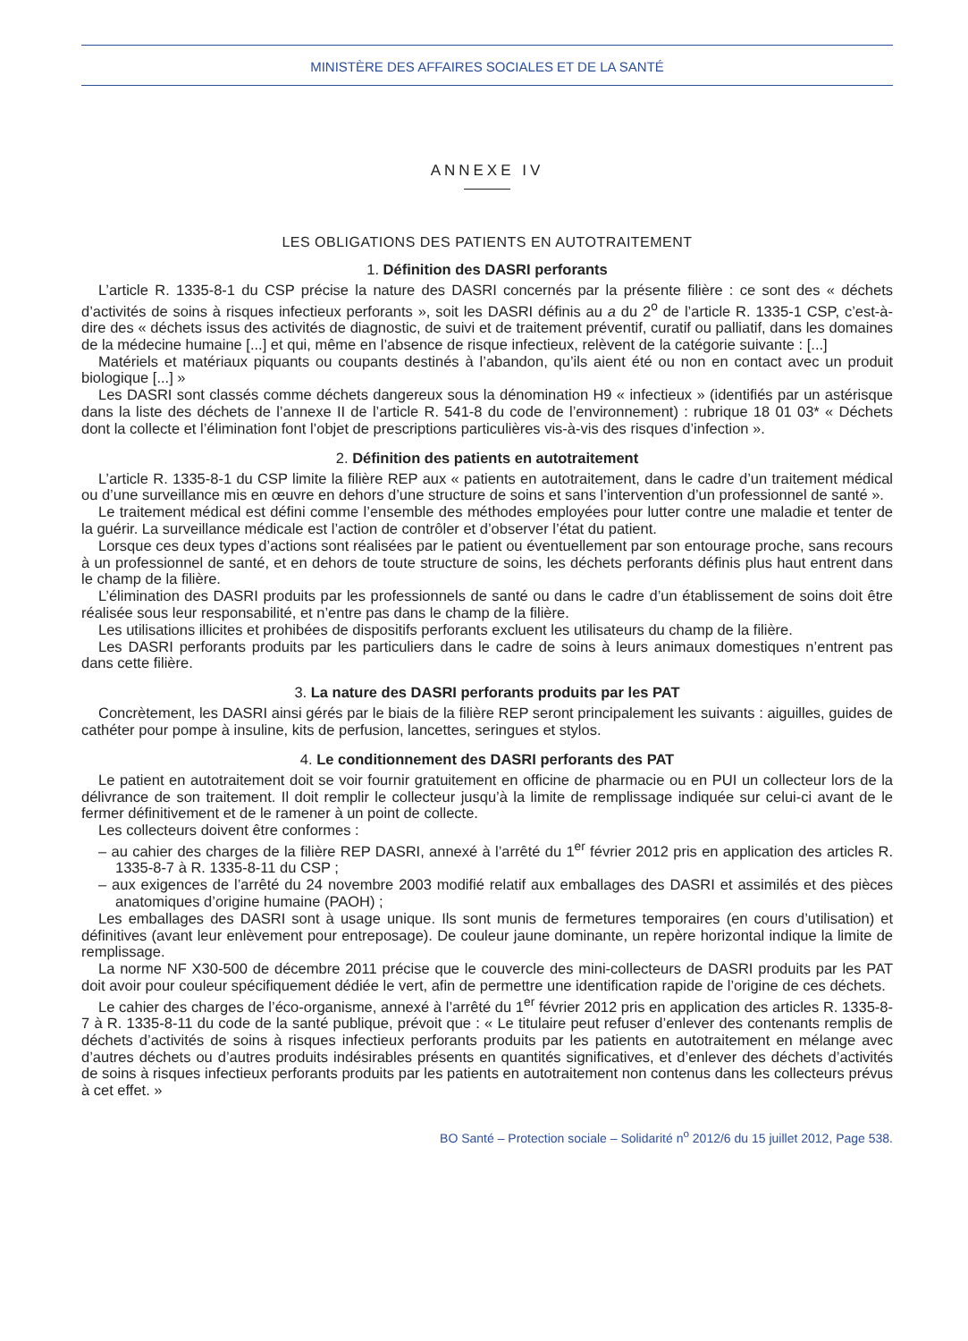MINISTÈRE DES AFFAIRES SOCIALES ET DE LA SANTÉ
ANNEXE IV
LES OBLIGATIONS DES PATIENTS EN AUTOTRAITEMENT
1. Définition des DASRI perforants
L’article R. 1335-8-1 du CSP précise la nature des DASRI concernés par la présente filière : ce sont des « déchets d’activités de soins à risques infectieux perforants », soit les DASRI définis au a du 2<sup>o</sup> de l’article R. 1335-1 CSP, c’est-à-dire des « déchets issus des activités de diagnostic, de suivi et de traitement préventif, curatif ou palliatif, dans les domaines de la médecine humaine [...] et qui, même en l’absence de risque infectieux, relèvent de la catégorie suivante : [...]
Matériels et matériaux piquants ou coupants destinés à l’abandon, qu’ils aient été ou non en contact avec un produit biologique [...] »
Les DASRI sont classés comme déchets dangereux sous la dénomination H9 « infectieux » (identifiés par un astérisque dans la liste des déchets de l’annexe II de l’article R. 541-8 du code de l’environnement) : rubrique 18 01 03* « Déchets dont la collecte et l’élimination font l’objet de prescriptions particulières vis-à-vis des risques d’infection ».
2. Définition des patients en autotraitement
L’article R. 1335-8-1 du CSP limite la filière REP aux « patients en autotraitement, dans le cadre d’un traitement médical ou d’une surveillance mis en œuvre en dehors d’une structure de soins et sans l’intervention d’un professionnel de santé ».
Le traitement médical est défini comme l’ensemble des méthodes employées pour lutter contre une maladie et tenter de la guérir. La surveillance médicale est l’action de contrôler et d’observer l’état du patient.
Lorsque ces deux types d’actions sont réalisées par le patient ou éventuellement par son entourage proche, sans recours à un professionnel de santé, et en dehors de toute structure de soins, les déchets perforants définis plus haut entrent dans le champ de la filière.
L’élimination des DASRI produits par les professionnels de santé ou dans le cadre d’un établissement de soins doit être réalisée sous leur responsabilité, et n’entre pas dans le champ de la filière.
Les utilisations illicites et prohibées de dispositifs perforants excluent les utilisateurs du champ de la filière.
Les DASRI perforants produits par les particuliers dans le cadre de soins à leurs animaux domestiques n’entrent pas dans cette filière.
3. La nature des DASRI perforants produits par les PAT
Concrètement, les DASRI ainsi gérés par le biais de la filière REP seront principalement les suivants : aiguilles, guides de cathéter pour pompe à insuline, kits de perfusion, lancettes, seringues et stylos.
4. Le conditionnement des DASRI perforants des PAT
Le patient en autotraitement doit se voir fournir gratuitement en officine de pharmacie ou en PUI un collecteur lors de la délivrance de son traitement. Il doit remplir le collecteur jusqu’à la limite de remplissage indiquée sur celui-ci avant de le fermer définitivement et de le ramener à un point de collecte.
Les collecteurs doivent être conformes :
– au cahier des charges de la filière REP DASRI, annexé à l’arrêté du 1<sup>er</sup> février 2012 pris en application des articles R. 1335-8-7 à R. 1335-8-11 du CSP ;
– aux exigences de l’arrêté du 24 novembre 2003 modifié relatif aux emballages des DASRI et assimilés et des pièces anatomiques d’origine humaine (PAOH) ;
Les emballages des DASRI sont à usage unique. Ils sont munis de fermetures temporaires (en cours d’utilisation) et définitives (avant leur enlèvement pour entreposage). De couleur jaune dominante, un repère horizontal indique la limite de remplissage.
La norme NF X30-500 de décembre 2011 précise que le couvercle des mini-collecteurs de DASRI produits par les PAT doit avoir pour couleur spécifiquement dédiée le vert, afin de permettre une identification rapide de l’origine de ces déchets.
Le cahier des charges de l’éco-organisme, annexé à l’arrêté du 1<sup>er</sup> février 2012 pris en application des articles R. 1335-8-7 à R. 1335-8-11 du code de la santé publique, prévoit que : « Le titulaire peut refuser d’enlever des contenants remplis de déchets d’activités de soins à risques infectieux perforants produits par les patients en autotraitement en mélange avec d’autres déchets ou d’autres produits indésirables présents en quantités significatives, et d’enlever des déchets d’activités de soins à risques infectieux perforants produits par les patients en autotraitement non contenus dans les collecteurs prévus à cet effet. »
BO Santé – Protection sociale – Solidarité n<sup>o</sup> 2012/6 du 15 juillet 2012, Page 538.